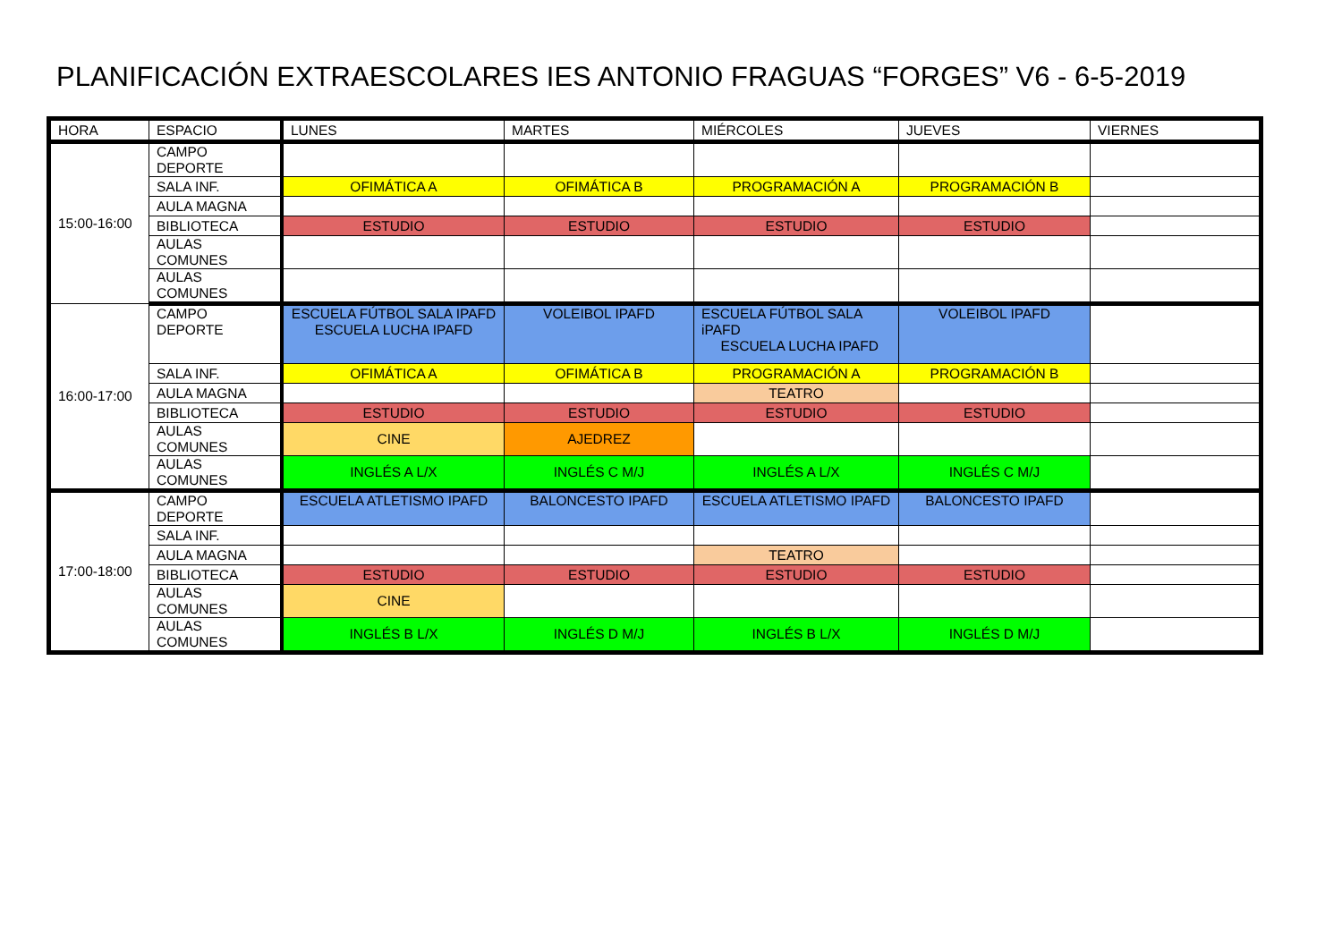PLANIFICACIÓN EXTRAESCOLARES IES ANTONIO FRAGUAS “FORGES” V6 - 6-5-2019
| HORA | ESPACIO | LUNES | MARTES | MIÉRCOLES | JUEVES | VIERNES |
| --- | --- | --- | --- | --- | --- | --- |
| 15:00-16:00 | CAMPO DEPORTE | | | | | |
| | SALA INF. | OFIMÁTICA A | OFIMÁTICA B | PROGRAMACIÓN A | PROGRAMACIÓN B | |
| | AULA MAGNA | | | | | |
| | BIBLIOTECA | ESTUDIO | ESTUDIO | ESTUDIO | ESTUDIO | |
| | AULAS COMUNES | | | | | |
| | AULAS COMUNES | | | | | |
| 16:00-17:00 | CAMPO DEPORTE | ESCUELA FÚTBOL SALA IPAFD ESCUELA LUCHA IPAFD | VOLEIBOL IPAFD | ESCUELA FÚTBOL SALA iPAFD ESCUELA LUCHA IPAFD | VOLEIBOL IPAFD | |
| | SALA INF. | OFIMÁTICA A | OFIMÁTICA B | PROGRAMACIÓN A | PROGRAMACIÓN B | |
| | AULA MAGNA | | | TEATRO | | |
| | BIBLIOTECA | ESTUDIO | ESTUDIO | ESTUDIO | ESTUDIO | |
| | AULAS COMUNES | CINE | AJEDREZ | | | |
| | AULAS COMUNES | INGLÉS A L/X | INGLÉS C M/J | INGLÉS A L/X | INGLÉS C M/J | |
| 17:00-18:00 | CAMPO DEPORTE | ESCUELA ATLETISMO IPAFD | BALONCESTO IPAFD | ESCUELA ATLETISMO IPAFD | BALONCESTO IPAFD | |
| | SALA INF. | | | | | |
| | AULA MAGNA | | | TEATRO | | |
| | BIBLIOTECA | ESTUDIO | ESTUDIO | ESTUDIO | ESTUDIO | |
| | AULAS COMUNES | CINE | | | | |
| | AULAS COMUNES | INGLÉS B L/X | INGLÉS D M/J | INGLÉS B L/X | INGLÉS D M/J | |